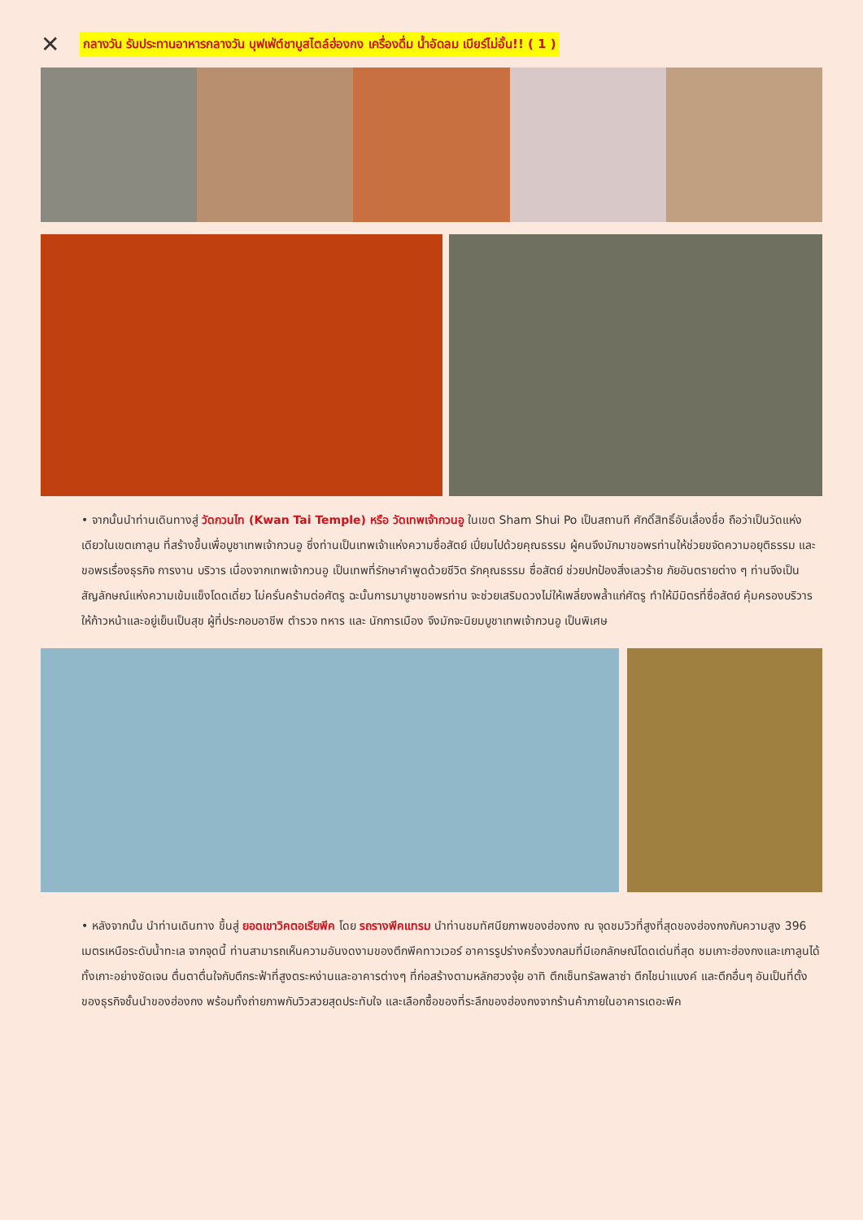✕
กลางวัน รับประทานอาหารกลางวัน บุฟเฟ่ต์ชาบูสไตล์ฮ่องกง เครื่องดื่ม น้ำอัดลม เบียร์ไม่อั้น!! ( 1 )
• จากนั้นนำท่านเดินทางสู่ วัดกวนไท (Kwan Tai Temple) หรือ วัดเทพเจ้ากวนอู ในเขต Sham Shui Po เป็นสถานที ศักดิ์สิทธิ์อันเลื่องชื่อ ถือว่าเป็นวัดแห่งเดียวในเขตเกาลูน ที่สร้างขึ้นเพื่อบูชาเทพเจ้ากวนอู ซึ่งท่านเป็นเทพเจ้าแห่งความซื่อสัตย์ เปี่ยมไปด้วยคุณธรรม ผู้คนจึงมักมาขอพรท่านให้ช่วยขจัดความอยุติธรรม และขอพรเรื่องธุรกิจ การงาน บริวาร เนื่องจากเทพเจ้ากวนอู เป็นเทพที่รักษาคำพูดด้วยชีวิต รักคุณธรรม ซื่อสัตย์ ช่วยปกป้องสิ่งเลวร้าย ภัยอันตรายต่าง ๆ ท่านจึงเป็นสัญลักษณ์แห่งความเข้มแข็งโดดเดี่ยว ไม่ครั่นคร้ามต่อศัตรู ฉะนั้นการมาบูชาขอพรท่าน จะช่วยเสริมดวงไม่ให้เพลี่ยงพล้ำแก่ศัตรู ทำให้มีมิตรที่ซื่อสัตย์ คุ้มครองบริวารให้ก้าวหน้าและอยู่เย็นเป็นสุข ผู้ที่ประกอบอาชีพ ตำรวจ ทหาร และ นักการเมือง จึงมักจะนิยมบูชาเทพเจ้ากวนอู เป็นพิเศษ
• หลังจากนั้น นำท่านเดินทาง ขึ้นสู่ ยอดเขาวิคตอเรียพีค โดย รถรางพีคแทรม นำท่านชมทัศนียภาพของฮ่องกง ณ จุดชมวิวที่สูงที่สุดของฮ่องกงกับความสูง 396 เมตรเหนือระดับน้ำทะเล จากจุดนี้ ท่านสามารถเห็นความอันงดงามของตึกพีคทาวเวอร์ อาคารรูปร่างครึ่งวงกลมที่มีเอกลักษณ์โดดเด่นที่สุด ชมเกาะฮ่องกงและเกาลูนได้ทั้งเกาะอย่างชัดเจน ตื่นตาตื่นใจกับตึกระฟ้าที่สูงตระหง่านและอาคารต่างๆ ที่ก่อสร้างตามหลักฮวงจุ้ย อาทิ ตึกเซ็นทรัลพลาซ่า ตึกไชน่าแบงค์ และตึกอื่นๆ อันเป็นที่ตั้งของธุรกิจชั้นนำของฮ่องกง พร้อมทั้งถ่ายภาพกับวิวสวยสุดประทับใจ และเลือกซื้อของที่ระลึกของฮ่องกงจากร้านค้าภายในอาคารเดอะพีค